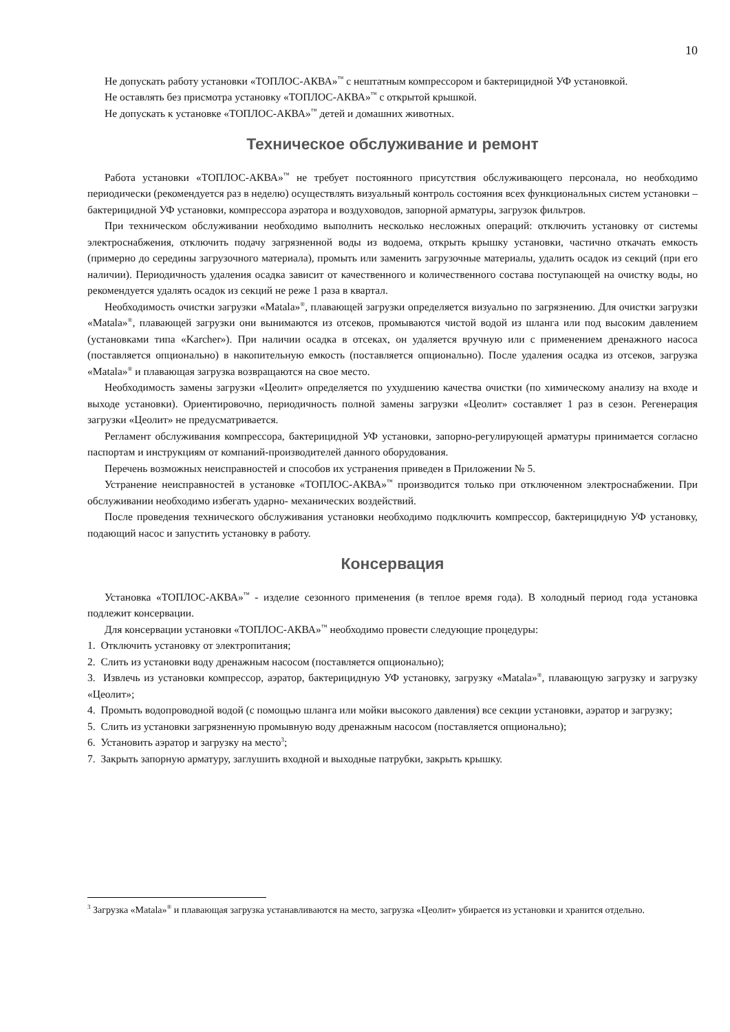10
Не допускать работу установки «ТОПЛОС-АКВА»<sup>™</sup> с нештатным компрессором и бактерицидной УФ установкой.
Не оставлять без присмотра установку «ТОПЛОС-АКВА»<sup>™</sup> с открытой крышкой.
Не допускать к установке «ТОПЛОС-АКВА»<sup>™</sup> детей и домашних животных.
Техническое обслуживание и ремонт
Работа установки «ТОПЛОС-АКВА»<sup>™</sup> не требует постоянного присутствия обслуживающего персонала, но необходимо периодически (рекомендуется раз в неделю) осуществлять визуальный контроль состояния всех функциональных систем установки – бактерицидной УФ установки, компрессора аэратора и воздуховодов, запорной арматуры, загрузок фильтров.
При техническом обслуживании необходимо выполнить несколько несложных операций: отключить установку от системы электроснабжения, отключить подачу загрязненной воды из водоема, открыть крышку установки, частично откачать емкость (примерно до середины загрузочного материала), промыть или заменить загрузочные материалы, удалить осадок из секций (при его наличии). Периодичность удаления осадка зависит от качественного и количественного состава поступающей на очистку воды, но рекомендуется удалять осадок из секций не реже 1 раза в квартал.
Необходимость очистки загрузки «Matala»<sup>®</sup>, плавающей загрузки определяется визуально по загрязнению. Для очистки загрузки «Matala»<sup>®</sup>, плавающей загрузки они вынимаются из отсеков, промываются чистой водой из шланга или под высоким давлением (установками типа «Karcher»). При наличии осадка в отсеках, он удаляется вручную или с применением дренажного насоса (поставляется опционально) в накопительную емкость (поставляется опционально). После удаления осадка из отсеков, загрузка «Matala»<sup>®</sup> и плавающая загрузка возвращаются на свое место.
Необходимость замены загрузки «Цеолит» определяется по ухудшению качества очистки (по химическому анализу на входе и выходе установки). Ориентировочно, периодичность полной замены загрузки «Цеолит» составляет 1 раз в сезон. Регенерация загрузки «Цеолит» не предусматривается.
Регламент обслуживания компрессора, бактерицидной УФ установки, запорно-регулирующей арматуры принимается согласно паспортам и инструкциям от компаний-производителей данного оборудования.
Перечень возможных неисправностей и способов их устранения приведен в Приложении № 5.
Устранение неисправностей в установке «ТОПЛОС-АКВА»<sup>™</sup> производится только при отключенном электроснабжении. При обслуживании необходимо избегать ударно- механических воздействий.
После проведения технического обслуживания установки необходимо подключить компрессор, бактерицидную УФ установку, подающий насос и запустить установку в работу.
Консервация
Установка «ТОПЛОС-АКВА»<sup>™</sup> - изделие сезонного применения (в теплое время года). В холодный период года установка подлежит консервации.
Для консервации установки «ТОПЛОС-АКВА»<sup>™</sup> необходимо провести следующие процедуры:
1. Отключить установку от электропитания;
2. Слить из установки воду дренажным насосом (поставляется опционально);
3. Извлечь из установки компрессор, аэратор, бактерицидную УФ установку, загрузку «Matala»<sup>®</sup>, плавающую загрузку и загрузку «Цеолит»;
4. Промыть водопроводной водой (с помощью шланга или мойки высокого давления) все секции установки, аэратор и загрузку;
5. Слить из установки загрязненную промывную воду дренажным насосом (поставляется опционально);
6. Установить аэратор и загрузку на место<sup>3</sup>;
7. Закрыть запорную арматуру, заглушить входной и выходные патрубки, закрыть крышку.
<sup>3</sup> Загрузка «Matala»<sup>®</sup> и плавающая загрузка устанавливаются на место, загрузка «Цеолит» убирается из установки и хранится отдельно.